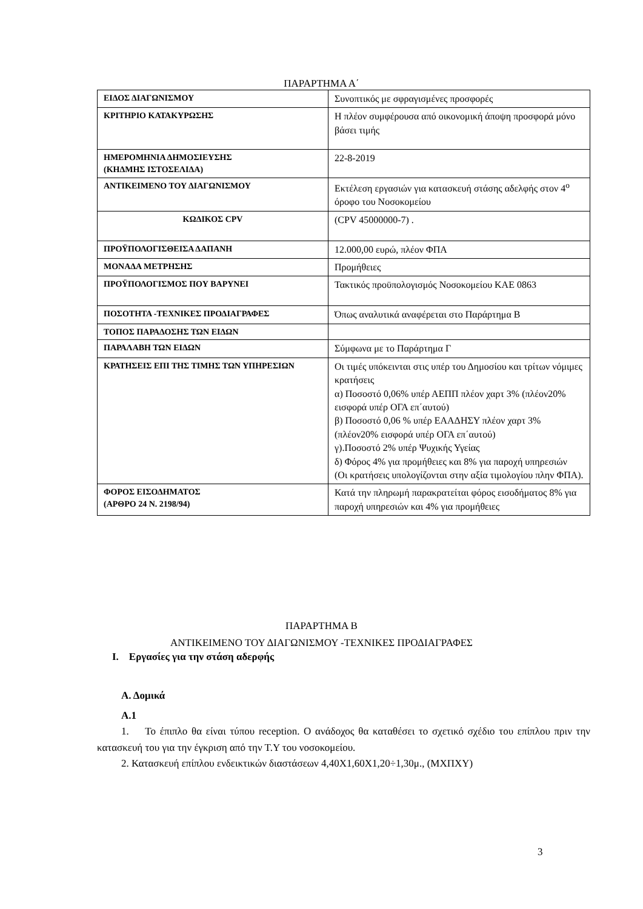ΠΑΡΑΡΤΗΜΑ Α΄
| ΕΙΔΟΣ ΔΙΑΓΩΝΙΣΜΟΥ | Συνοπτικός με σφραγισμένες προσφορές |
| ΚΡΙΤΗΡΙΟ ΚΑΤΑΚΥΡΩΣΗΣ | Η πλέον συμφέρουσα από οικονομική άποψη προσφορά μόνο βάσει τιμής |
| ΗΜΕΡΟΜΗΝΙΑ ΔΗΜΟΣΙΕΥΣΗΣ (ΚΗΔΜΗΣ ΙΣΤΟΣΕΛΙΔΑ) | 22-8-2019 |
| ΑΝΤΙΚΕΙΜΕΝΟ ΤΟΥ ΔΙΑΓΩΝΙΣΜΟΥ | Εκτέλεση εργασιών για κατασκευή στάσης αδελφής στον 4<sup>ο</sup> όροφο του Νοσοκομείου |
| ΚΩΔΙΚΟΣ CPV | (CPV 45000000-7) . |
| ΠΡΟΫΠΟΛΟΓΙΣΘΕΙΣΑ ΔΑΠΑΝΗ | 12.000,00 ευρώ, πλέον ΦΠΑ |
| ΜΟΝΑΔΑ ΜΕΤΡΗΣΗΣ | Προμήθειες |
| ΠΡΟΫΠΟΛΟΓΙΣΜΟΣ ΠΟΥ ΒΑΡΥΝΕΙ | Τακτικός προϋπολογισμός Νοσοκομείου ΚΑΕ 0863 |
| ΠΟΣΟΤΗΤΑ -ΤΕΧΝΙΚΕΣ ΠΡΟΔΙΑΓΡΑΦΕΣ | Όπως αναλυτικά αναφέρεται στο Παράρτημα Β |
| ΤΟΠΟΣ ΠΑΡΑΔΟΣΗΣ ΤΩΝ ΕΙΔΩΝ | |
| ΠΑΡΑΛΑΒΗ ΤΩΝ ΕΙΔΩΝ | Σύμφωνα με το Παράρτημα Γ |
| ΚΡΑΤΗΣΕΙΣ ΕΠΙ ΤΗΣ ΤΙΜΗΣ ΤΩΝ ΥΠΗΡΕΣΙΩΝ | Οι τιμές υπόκεινται στις υπέρ του Δημοσίου και τρίτων νόμιμες κρατήσεις α) Ποσοστό 0,06% υπέρ ΑΕΠΠ πλέον χαρτ 3% (πλέον20% εισφορά υπέρ ΟΓΑ επ΄αυτού) β) Ποσοστό 0,06 % υπέρ ΕΑΑΔΗΣΥ πλέον χαρτ 3% (πλέον20% εισφορά υπέρ ΟΓΑ επ΄αυτού) γ).Ποσοστό 2% υπέρ Ψυχικής Υγείας δ) Φόρος 4% για προμήθειες και 8% για παροχή υπηρεσιών (Οι κρατήσεις υπολογίζονται στην αξία τιμολογίου πλην ΦΠΑ). |
| ΦΟΡΟΣ ΕΙΣΟΔΗΜΑΤΟΣ (ΑΡΘΡΟ 24 Ν. 2198/94) | Κατά την πληρωμή παρακρατείται φόρος εισοδήματος 8% για παροχή υπηρεσιών και 4% για προμήθειες |
ΠΑΡΑΡΤΗΜΑ Β
ΑΝΤΙΚΕΙΜΕΝΟ ΤΟΥ ΔΙΑΓΩΝΙΣΜΟΥ -ΤΕΧΝΙΚΕΣ ΠΡΟΔΙΑΓΡΑΦΕΣ
I. Εργασίες για την στάση αδερφής
Α. Δομικά
Α.1
1. Το έπιπλο θα είναι τύπου reception. Ο ανάδοχος θα καταθέσει το σχετικό σχέδιο του επίπλου πριν την κατασκευή του για την έγκριση από την Τ.Υ του νοσοκομείου.
2. Κατασκευή επίπλου ενδεικτικών διαστάσεων 4,40Χ1,60Χ1,20÷1,30μ., (ΜΧΠΧΥ)
3